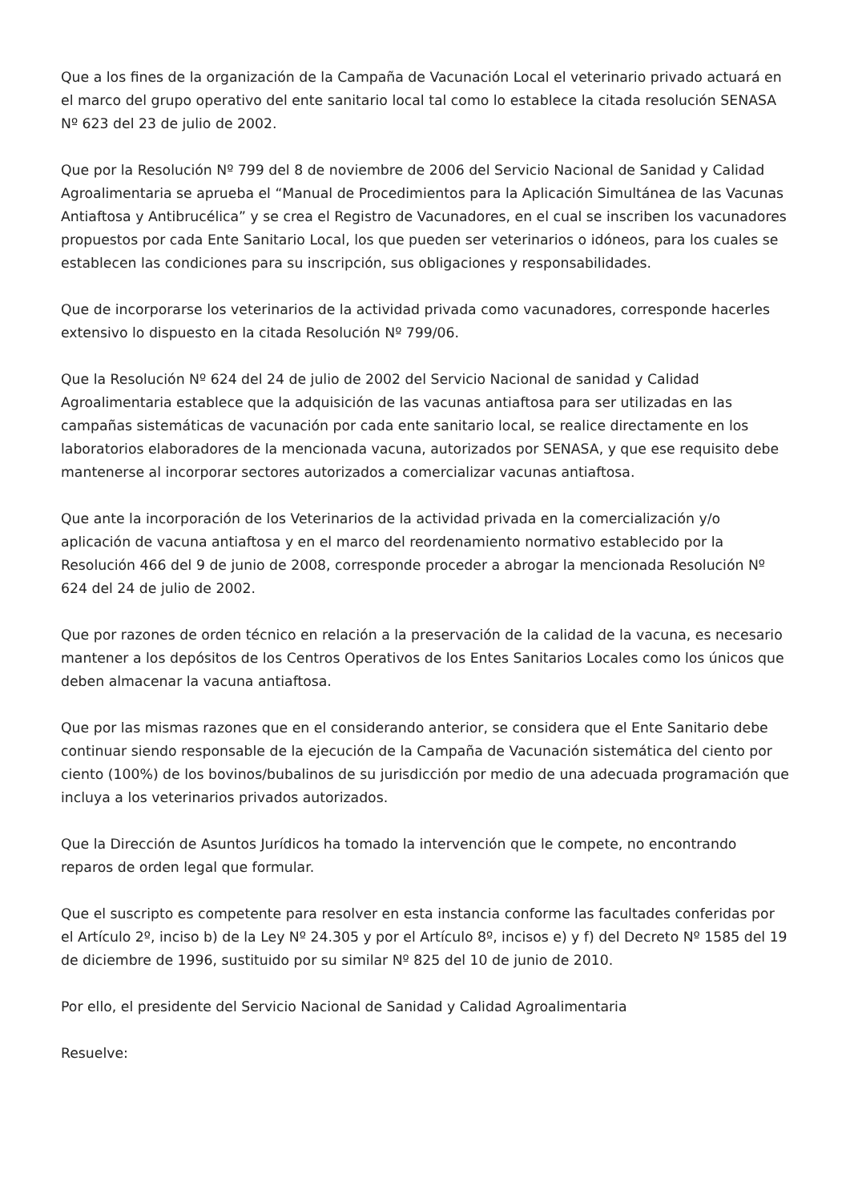Que a los fines de la organización de la Campaña de Vacunación Local el veterinario privado actuará en el marco del grupo operativo del ente sanitario local tal como lo establece la citada resolución SENASA Nº 623 del 23 de julio de 2002.
Que por la Resolución Nº 799 del 8 de noviembre de 2006 del Servicio Nacional de Sanidad y Calidad Agroalimentaria se aprueba el “Manual de Procedimientos para la Aplicación Simultánea de las Vacunas Antiaftosa y Antibrucélica” y se crea el Registro de Vacunadores, en el cual se inscriben los vacunadores propuestos por cada Ente Sanitario Local, los que pueden ser veterinarios o idóneos, para los cuales se establecen las condiciones para su inscripción, sus obligaciones y responsabilidades.
Que de incorporarse los veterinarios de la actividad privada como vacunadores, corresponde hacerles extensivo lo dispuesto en la citada Resolución Nº 799/06.
Que la Resolución Nº 624 del 24 de julio de 2002 del Servicio Nacional de sanidad y Calidad Agroalimentaria establece que la adquisición de las vacunas antiaftosa para ser utilizadas en las campañas sistemáticas de vacunación por cada ente sanitario local, se realice directamente en los laboratorios elaboradores de la mencionada vacuna, autorizados por SENASA, y que ese requisito debe mantenerse al incorporar sectores autorizados a comercializar vacunas antiaftosa.
Que ante la incorporación de los Veterinarios de la actividad privada en la comercialización y/o aplicación de vacuna antiaftosa y en el marco del reordenamiento normativo establecido por la Resolución 466 del 9 de junio de 2008, corresponde proceder a abrogar la mencionada Resolución Nº 624 del 24 de julio de 2002.
Que por razones de orden técnico en relación a la preservación de la calidad de la vacuna, es necesario mantener a los depósitos de los Centros Operativos de los Entes Sanitarios Locales como los únicos que deben almacenar la vacuna antiaftosa.
Que por las mismas razones que en el considerando anterior, se considera que el Ente Sanitario debe continuar siendo responsable de la ejecución de la Campaña de Vacunación sistemática del ciento por ciento (100%) de los bovinos/bubalinos de su jurisdicción por medio de una adecuada programación que incluya a los veterinarios privados autorizados.
Que la Dirección de Asuntos Jurídicos ha tomado la intervención que le compete, no encontrando reparos de orden legal que formular.
Que el suscripto es competente para resolver en esta instancia conforme las facultades conferidas por el Artículo 2º, inciso b) de la Ley Nº 24.305 y por el Artículo 8º, incisos e) y f) del Decreto Nº 1585 del 19 de diciembre de 1996, sustituido por su similar Nº 825 del 10 de junio de 2010.
Por ello, el presidente del Servicio Nacional de Sanidad y Calidad Agroalimentaria
Resuelve: